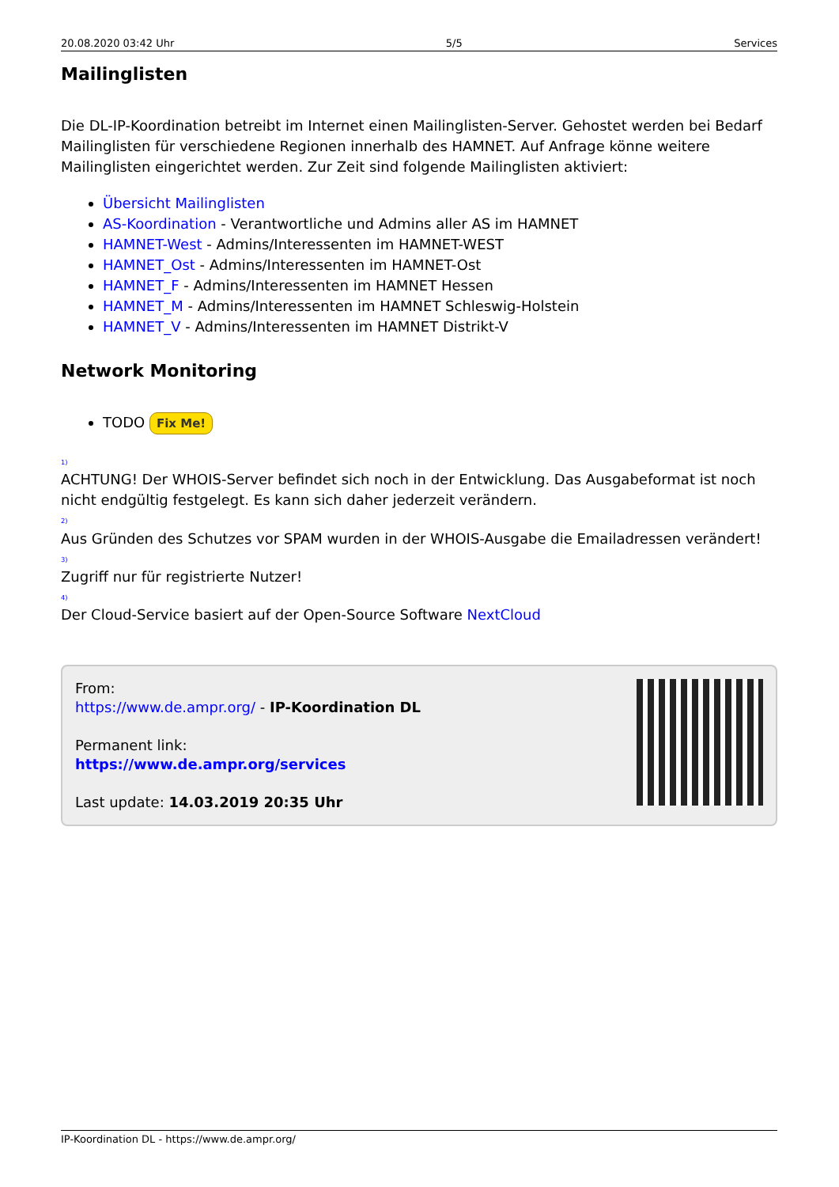20.08.2020 03:42 Uhr 5/5 Services
Mailinglisten
Die DL-IP-Koordination betreibt im Internet einen Mailinglisten-Server. Gehostet werden bei Bedarf Mailinglisten für verschiedene Regionen innerhalb des HAMNET. Auf Anfrage könne weitere Mailinglisten eingerichtet werden. Zur Zeit sind folgende Mailinglisten aktiviert:
Übersicht Mailinglisten
AS-Koordination - Verantwortliche und Admins aller AS im HAMNET
HAMNET-West - Admins/Interessenten im HAMNET-WEST
HAMNET_Ost - Admins/Interessenten im HAMNET-Ost
HAMNET_F - Admins/Interessenten im HAMNET Hessen
HAMNET_M - Admins/Interessenten im HAMNET Schleswig-Holstein
HAMNET_V - Admins/Interessenten im HAMNET Distrikt-V
Network Monitoring
TODO Fix Me!
<sup>1)</sup>
ACHTUNG! Der WHOIS-Server befindet sich noch in der Entwicklung. Das Ausgabeformat ist noch nicht endgültig festgelegt. Es kann sich daher jederzeit verändern.
<sup>2)</sup>
Aus Gründen des Schutzes vor SPAM wurden in der WHOIS-Ausgabe die Emailadressen verändert!
<sup>3)</sup>
Zugriff nur für registrierte Nutzer!
<sup>4)</sup>
Der Cloud-Service basiert auf der Open-Source Software NextCloud
From:
https://www.de.ampr.org/ - IP-Koordination DL
Permanent link:
https://www.de.ampr.org/services
Last update: 14.03.2019 20:35 Uhr
IP-Koordination DL - https://www.de.ampr.org/